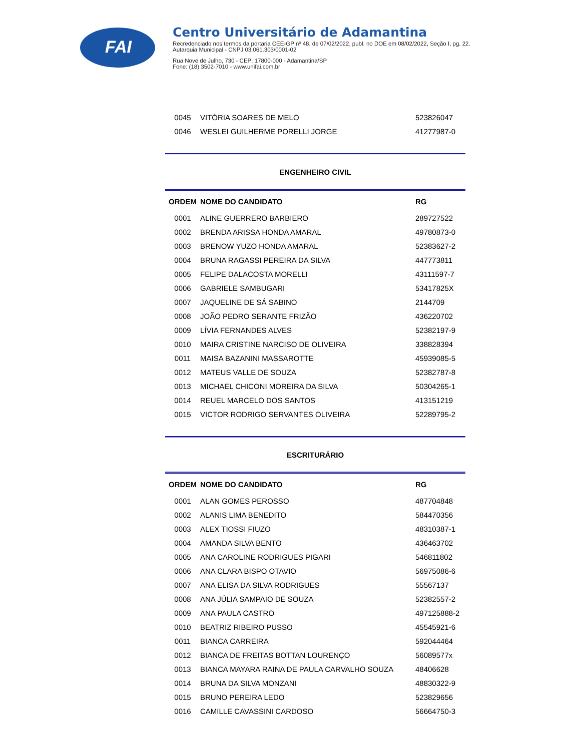FAI
Centro Universitário de Adamantina
Recredenciado nos termos da portaria CEE-GP nº 48, de 07/02/2022, publ. no DOE em 08/02/2022, Seção I, pg. 22.
Autarquia Municipal - CNPJ 03.061.303/0001-02
Rua Nove de Julho, 730 - CEP: 17800-000 - Adamantina/SP
Fone: (18) 3502-7010 - www.unifai.com.br
| 0045 | VITÓRIA SOARES DE MELO | 523826047 |
| 0046 | WESLEI GUILHERME PORELLI JORGE | 41277987-0 |
ENGENHEIRO CIVIL
| ORDEM | NOME DO CANDIDATO | RG |
| --- | --- | --- |
| 0001 | ALINE GUERRERO BARBIERO | 289727522 |
| 0002 | BRENDA ARISSA HONDA AMARAL | 49780873-0 |
| 0003 | BRENOW YUZO HONDA AMARAL | 52383627-2 |
| 0004 | BRUNA RAGASSI PEREIRA DA SILVA | 447773811 |
| 0005 | FELIPE DALACOSTA MORELLI | 43111597-7 |
| 0006 | GABRIELE SAMBUGARI | 53417825X |
| 0007 | JAQUELINE DE SÁ SABINO | 2144709 |
| 0008 | JOÃO PEDRO SERANTE FRIZÃO | 436220702 |
| 0009 | LÍVIA FERNANDES ALVES | 52382197-9 |
| 0010 | MAIRA CRISTINE NARCISO DE OLIVEIRA | 338828394 |
| 0011 | MAISA BAZANINI MASSAROTTE | 45939085-5 |
| 0012 | MATEUS VALLE DE SOUZA | 52382787-8 |
| 0013 | MICHAEL CHICONI MOREIRA DA SILVA | 50304265-1 |
| 0014 | REUEL MARCELO DOS SANTOS | 413151219 |
| 0015 | VICTOR RODRIGO SERVANTES OLIVEIRA | 52289795-2 |
ESCRITURÁRIO
| ORDEM | NOME DO CANDIDATO | RG |
| --- | --- | --- |
| 0001 | ALAN GOMES PEROSSO | 487704848 |
| 0002 | ALANIS LIMA BENEDITO | 584470356 |
| 0003 | ALEX TIOSSI FIUZO | 48310387-1 |
| 0004 | AMANDA SILVA BENTO | 436463702 |
| 0005 | ANA CAROLINE RODRIGUES PIGARI | 546811802 |
| 0006 | ANA CLARA BISPO OTAVIO | 56975086-6 |
| 0007 | ANA ELISA DA SILVA RODRIGUES | 55567137 |
| 0008 | ANA JÚLIA SAMPAIO DE SOUZA | 52382557-2 |
| 0009 | ANA PAULA CASTRO | 497125888-2 |
| 0010 | BEATRIZ RIBEIRO PUSSO | 45545921-6 |
| 0011 | BIANCA CARREIRA | 592044464 |
| 0012 | BIANCA DE FREITAS BOTTAN LOURENÇO | 56089577x |
| 0013 | BIANCA MAYARA RAINA DE PAULA CARVALHO SOUZA | 48406628 |
| 0014 | BRUNA DA SILVA MONZANI | 48830322-9 |
| 0015 | BRUNO PEREIRA LEDO | 523829656 |
| 0016 | CAMILLE CAVASSINI CARDOSO | 56664750-3 |